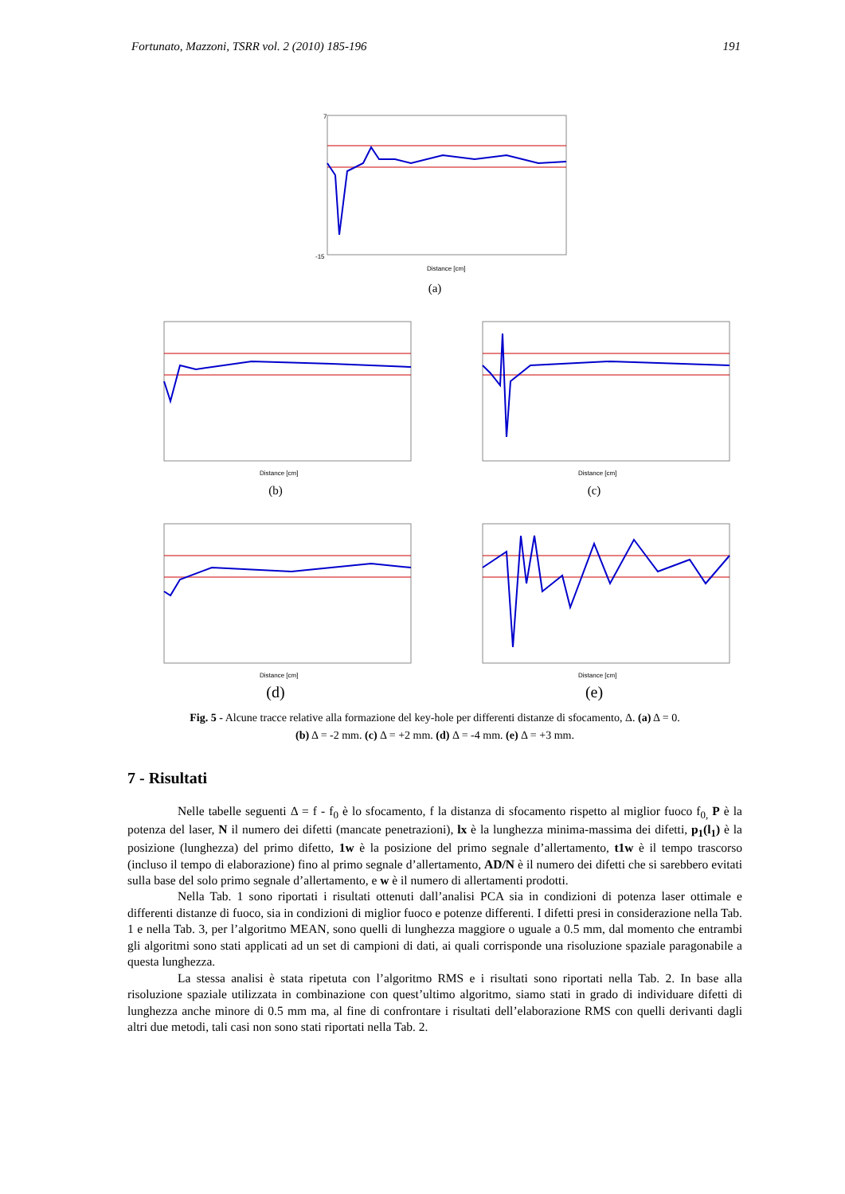Fortunato, Mazzoni, TSRR vol. 2 (2010) 185-196 191
-15
7
Distance [cm]
(a)
Distance [cm]
Distance [cm]
(b) (c)
Distance [cm]
Distance [cm]
(d) (e)
Fig. 5 - Alcune tracce relative alla formazione del key-hole per differenti distanze di sfocamento, Δ. (a) Δ = 0.
(b) Δ = -2 mm. (c) Δ = +2 mm. (d) Δ = -4 mm. (e) Δ = +3 mm.
7 - Risultati
Nelle tabelle seguenti Δ = f - f<sub>0</sub> è lo sfocamento, f la distanza di sfocamento rispetto al miglior fuoco f<sub>0,</sub> P è la potenza del laser, N il numero dei difetti (mancate penetrazioni), lx è la lunghezza minima-massima dei difetti, p<sub>1</sub>(l<sub>1</sub>) è la posizione (lunghezza) del primo difetto, 1w è la posizione del primo segnale d’allertamento, t1w è il tempo trascorso (incluso il tempo di elaborazione) fino al primo segnale d’allertamento, AD/N è il numero dei difetti che si sarebbero evitati sulla base del solo primo segnale d’allertamento, e w è il numero di allertamenti prodotti.
Nella Tab. 1 sono riportati i risultati ottenuti dall’analisi PCA sia in condizioni di potenza laser ottimale e differenti distanze di fuoco, sia in condizioni di miglior fuoco e potenze differenti. I difetti presi in considerazione nella Tab. 1 e nella Tab. 3, per l’algoritmo MEAN, sono quelli di lunghezza maggiore o uguale a 0.5 mm, dal momento che entrambi gli algoritmi sono stati applicati ad un set di campioni di dati, ai quali corrisponde una risoluzione spaziale paragonabile a questa lunghezza.
La stessa analisi è stata ripetuta con l’algoritmo RMS e i risultati sono riportati nella Tab. 2. In base alla risoluzione spaziale utilizzata in combinazione con quest’ultimo algoritmo, siamo stati in grado di individuare difetti di lunghezza anche minore di 0.5 mm ma, al fine di confrontare i risultati dell’elaborazione RMS con quelli derivanti dagli altri due metodi, tali casi non sono stati riportati nella Tab. 2.